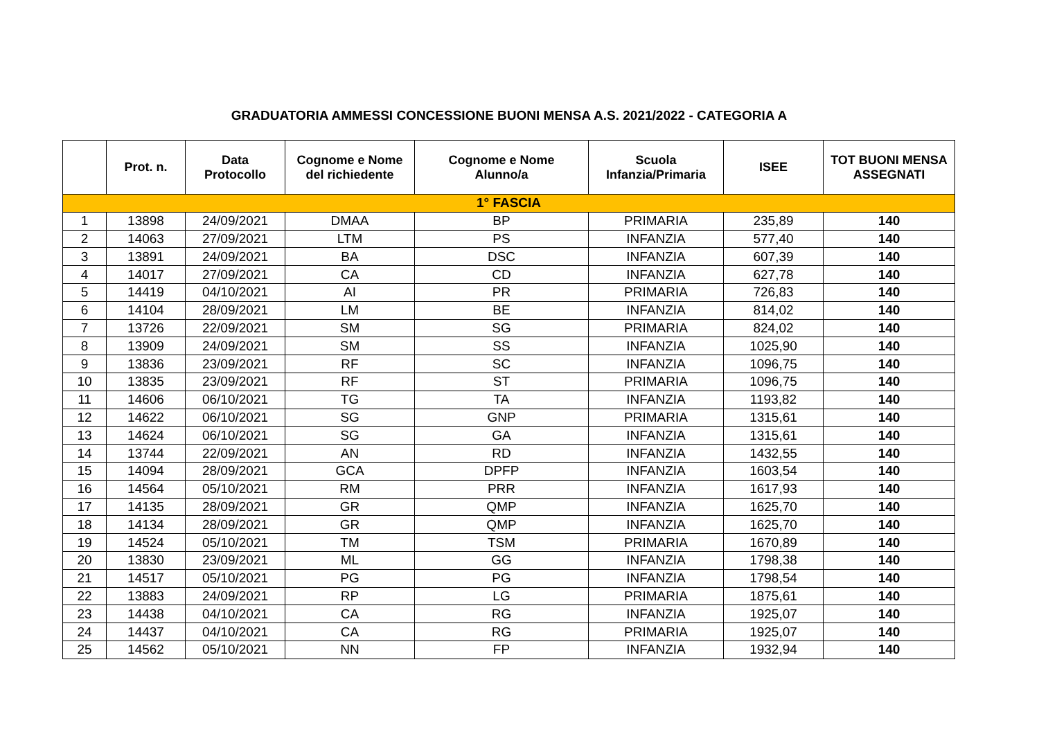GRADUATORIA AMMESSI CONCESSIONE BUONI MENSA A.S. 2021/2022 - CATEGORIA A
| | Prot. n. | Data Protocollo | Cognome e Nome del richiedente | Cognome e Nome Alunno/a | Scuola Infanzia/Primaria | ISEE | TOT BUONI MENSA ASSEGNATI |
| --- | --- | --- | --- | --- | --- | --- | --- |
| 1° FASCIA | | | | | | | |
| 1 | 13898 | 24/09/2021 | DMAA | BP | PRIMARIA | 235,89 | 140 |
| 2 | 14063 | 27/09/2021 | LTM | PS | INFANZIA | 577,40 | 140 |
| 3 | 13891 | 24/09/2021 | BA | DSC | INFANZIA | 607,39 | 140 |
| 4 | 14017 | 27/09/2021 | CA | CD | INFANZIA | 627,78 | 140 |
| 5 | 14419 | 04/10/2021 | AI | PR | PRIMARIA | 726,83 | 140 |
| 6 | 14104 | 28/09/2021 | LM | BE | INFANZIA | 814,02 | 140 |
| 7 | 13726 | 22/09/2021 | SM | SG | PRIMARIA | 824,02 | 140 |
| 8 | 13909 | 24/09/2021 | SM | SS | INFANZIA | 1025,90 | 140 |
| 9 | 13836 | 23/09/2021 | RF | SC | INFANZIA | 1096,75 | 140 |
| 10 | 13835 | 23/09/2021 | RF | ST | PRIMARIA | 1096,75 | 140 |
| 11 | 14606 | 06/10/2021 | TG | TA | INFANZIA | 1193,82 | 140 |
| 12 | 14622 | 06/10/2021 | SG | GNP | PRIMARIA | 1315,61 | 140 |
| 13 | 14624 | 06/10/2021 | SG | GA | INFANZIA | 1315,61 | 140 |
| 14 | 13744 | 22/09/2021 | AN | RD | INFANZIA | 1432,55 | 140 |
| 15 | 14094 | 28/09/2021 | GCA | DPFP | INFANZIA | 1603,54 | 140 |
| 16 | 14564 | 05/10/2021 | RM | PRR | INFANZIA | 1617,93 | 140 |
| 17 | 14135 | 28/09/2021 | GR | QMP | INFANZIA | 1625,70 | 140 |
| 18 | 14134 | 28/09/2021 | GR | QMP | INFANZIA | 1625,70 | 140 |
| 19 | 14524 | 05/10/2021 | TM | TSM | PRIMARIA | 1670,89 | 140 |
| 20 | 13830 | 23/09/2021 | ML | GG | INFANZIA | 1798,38 | 140 |
| 21 | 14517 | 05/10/2021 | PG | PG | INFANZIA | 1798,54 | 140 |
| 22 | 13883 | 24/09/2021 | RP | LG | PRIMARIA | 1875,61 | 140 |
| 23 | 14438 | 04/10/2021 | CA | RG | INFANZIA | 1925,07 | 140 |
| 24 | 14437 | 04/10/2021 | CA | RG | PRIMARIA | 1925,07 | 140 |
| 25 | 14562 | 05/10/2021 | NN | FP | INFANZIA | 1932,94 | 140 |